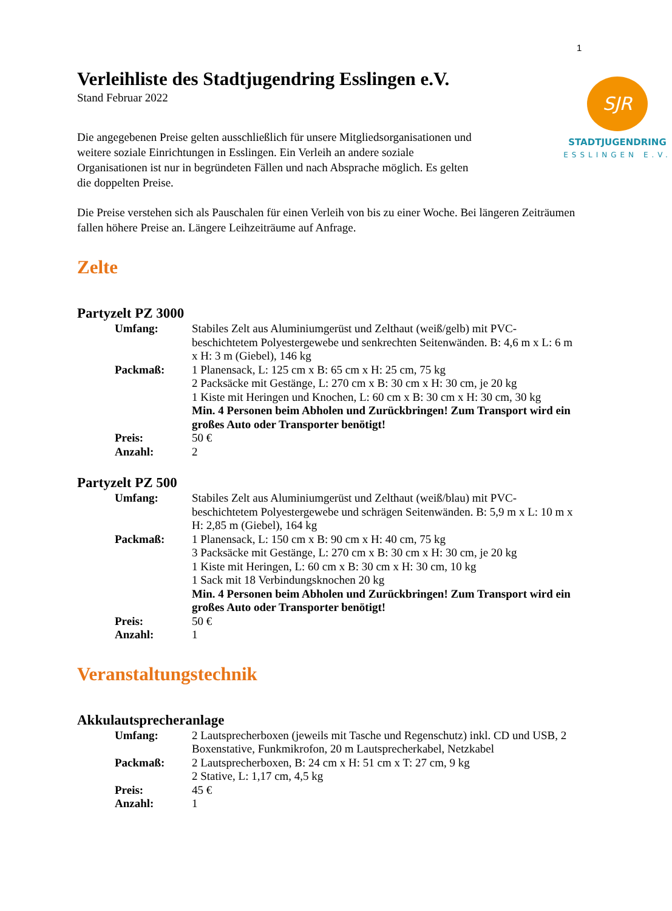1
SJR
STADTJUGENDRING
ESSLINGEN E.V.
Verleihliste des Stadtjugendring Esslingen e.V.
Stand Februar 2022
Die angegebenen Preise gelten ausschließlich für unsere Mitgliedsorganisationen und weitere soziale Einrichtungen in Esslingen. Ein Verleih an andere soziale Organisationen ist nur in begründeten Fällen und nach Absprache möglich. Es gelten die doppelten Preise.
Die Preise verstehen sich als Pauschalen für einen Verleih von bis zu einer Woche. Bei längeren Zeiträumen fallen höhere Preise an. Längere Leihzeiträume auf Anfrage.
Zelte
Partyzelt PZ 3000
| Umfang: | Stabiles Zelt aus Aluminiumgerüst und Zelthaut (weiß/gelb) mit PVC-beschichtetem Polyestergewebe und senkrechten Seitenwänden. B: 4,6 m x L: 6 m x H: 3 m (Giebel), 146 kg |
| Packmaß: | 1 Planensack, L: 125 cm x B: 65 cm x H: 25 cm, 75 kg 2 Packsäcke mit Gestänge, L: 270 cm x B: 30 cm x H: 30 cm, je 20 kg 1 Kiste mit Heringen und Knochen, L: 60 cm x B: 30 cm x H: 30 cm, 30 kg Min. 4 Personen beim Abholen und Zurückbringen! Zum Transport wird ein großes Auto oder Transporter benötigt! |
| Preis: | 50 € |
| Anzahl: | 2 |
Partyzelt PZ 500
| Umfang: | Stabiles Zelt aus Aluminiumgerüst und Zelthaut (weiß/blau) mit PVC-beschichtetem Polyestergewebe und schrägen Seitenwänden. B: 5,9 m x L: 10 m x H: 2,85 m (Giebel), 164 kg |
| Packmaß: | 1 Planensack, L: 150 cm x B: 90 cm x H: 40 cm, 75 kg 3 Packsäcke mit Gestänge, L: 270 cm x B: 30 cm x H: 30 cm, je 20 kg 1 Kiste mit Heringen, L: 60 cm x B: 30 cm x H: 30 cm, 10 kg 1 Sack mit 18 Verbindungsknochen 20 kg Min. 4 Personen beim Abholen und Zurückbringen! Zum Transport wird ein großes Auto oder Transporter benötigt! |
| Preis: | 50 € |
| Anzahl: | 1 |
Veranstaltungstechnik
Akkulautsprecheranlage
| Umfang: | 2 Lautsprecherboxen (jeweils mit Tasche und Regenschutz) inkl. CD und USB, 2 Boxenstative, Funkmikrofon, 20 m Lautsprecherkabel, Netzkabel |
| Packmaß: | 2 Lautsprecherboxen, B: 24 cm x H: 51 cm x T: 27 cm, 9 kg 2 Stative, L: 1,17 cm, 4,5 kg |
| Preis: | 45 € |
| Anzahl: | 1 |